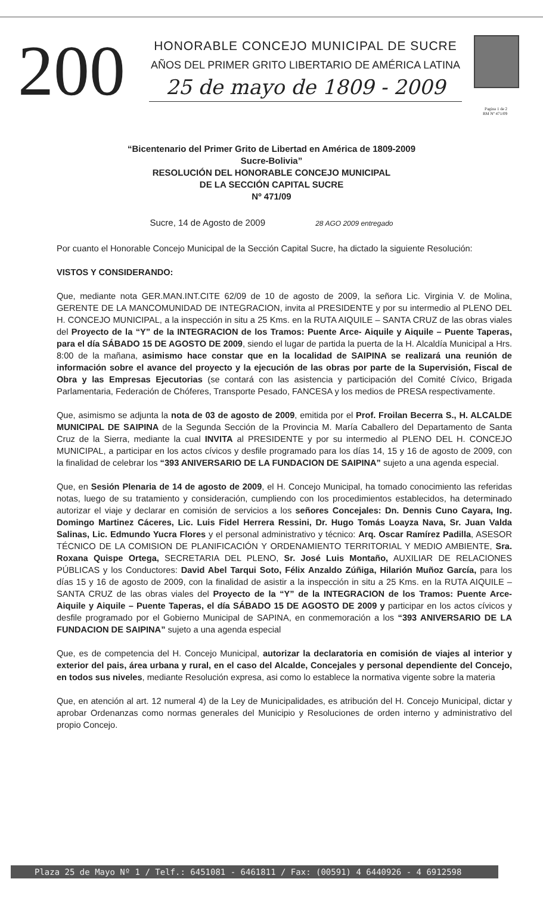200
HONORABLE CONCEJO MUNICIPAL DE SUCRE
AÑOS DEL PRIMER GRITO LIBERTARIO DE AMÉRICA LATINA
25 de mayo de 1809 - 2009
Pagina 1 de 2
RM Nº 471/09
“Bicentenario del Primer Grito de Libertad en América de 1809-2009
Sucre-Bolivia”
RESOLUCIÓN DEL HONORABLE CONCEJO MUNICIPAL
DE LA SECCIÓN CAPITAL SUCRE
Nº 471/09
Sucre, 14 de Agosto de 2009 28 AGO 2009 entregado
Por cuanto el Honorable Concejo Municipal de la Sección Capital Sucre, ha dictado la siguiente Resolución:
VISTOS Y CONSIDERANDO:
Que, mediante nota GER.MAN.INT.CITE 62/09 de 10 de agosto de 2009, la señora Lic. Virginia V. de Molina, GERENTE DE LA MANCOMUNIDAD DE INTEGRACION, invita al PRESIDENTE y por su intermedio al PLENO DEL H. CONCEJO MUNICIPAL, a la inspección in situ a 25 Kms. en la RUTA AIQUILE – SANTA CRUZ de las obras viales del Proyecto de la “Y” de la INTEGRACION de los Tramos: Puente Arce- Aiquile y Aiquile – Puente Taperas, para el día SÁBADO 15 DE AGOSTO DE 2009, siendo el lugar de partida la puerta de la H. Alcaldía Municipal a Hrs. 8:00 de la mañana, asimismo hace constar que en la localidad de SAIPINA se realizará una reunión de información sobre el avance del proyecto y la ejecución de las obras por parte de la Supervisión, Fiscal de Obra y las Empresas Ejecutorias (se contará con las asistencia y participación del Comité Cívico, Brigada Parlamentaria, Federación de Chóferes, Transporte Pesado, FANCESA y los medios de PRESA respectivamente.
Que, asimismo se adjunta la nota de 03 de agosto de 2009, emitida por el Prof. Froilan Becerra S., H. ALCALDE MUNICIPAL DE SAIPINA de la Segunda Sección de la Provincia M. María Caballero del Departamento de Santa Cruz de la Sierra, mediante la cual INVITA al PRESIDENTE y por su intermedio al PLENO DEL H. CONCEJO MUNICIPAL, a participar en los actos cívicos y desfile programado para los días 14, 15 y 16 de agosto de 2009, con la finalidad de celebrar los “393 ANIVERSARIO DE LA FUNDACION DE SAIPINA” sujeto a una agenda especial.
Que, en Sesión Plenaria de 14 de agosto de 2009, el H. Concejo Municipal, ha tomado conocimiento las referidas notas, luego de su tratamiento y consideración, cumpliendo con los procedimientos establecidos, ha determinado autorizar el viaje y declarar en comisión de servicios a los señores Concejales: Dn. Dennis Cuno Cayara, Ing. Domingo Martinez Cáceres, Lic. Luis Fidel Herrera Ressini, Dr. Hugo Tomás Loayza Nava, Sr. Juan Valda Salinas, Lic. Edmundo Yucra Flores y el personal administrativo y técnico: Arq. Oscar Ramírez Padilla, ASESOR TÉCNICO DE LA COMISION DE PLANIFICACIÓN Y ORDENAMIENTO TERRITORIAL Y MEDIO AMBIENTE, Sra. Roxana Quispe Ortega, SECRETARIA DEL PLENO, Sr. José Luis Montaño, AUXILIAR DE RELACIONES PÚBLICAS y los Conductores: David Abel Tarqui Soto, Félix Anzaldo Zúñiga, Hilarión Muñoz García, para los días 15 y 16 de agosto de 2009, con la finalidad de asistir a la inspección in situ a 25 Kms. en la RUTA AIQUILE – SANTA CRUZ de las obras viales del Proyecto de la “Y” de la INTEGRACION de los Tramos: Puente Arce- Aiquile y Aiquile – Puente Taperas, el día SÁBADO 15 DE AGOSTO DE 2009 y participar en los actos cívicos y desfile programado por el Gobierno Municipal de SAPINA, en conmemoración a los “393 ANIVERSARIO DE LA FUNDACION DE SAIPINA” sujeto a una agenda especial
Que, es de competencia del H. Concejo Municipal, autorizar la declaratoria en comisión de viajes al interior y exterior del pais, área urbana y rural, en el caso del Alcalde, Concejales y personal dependiente del Concejo, en todos sus niveles, mediante Resolución expresa, asi como lo establece la normativa vigente sobre la materia
Que, en atención al art. 12 numeral 4) de la Ley de Municipalidades, es atribución del H. Concejo Municipal, dictar y aprobar Ordenanzas como normas generales del Municipio y Resoluciones de orden interno y administrativo del propio Concejo.
Plaza 25 de Mayo Nº 1 / Telf.: 6451081 - 6461811 / Fax: (00591) 4 6440926 - 4 6912598